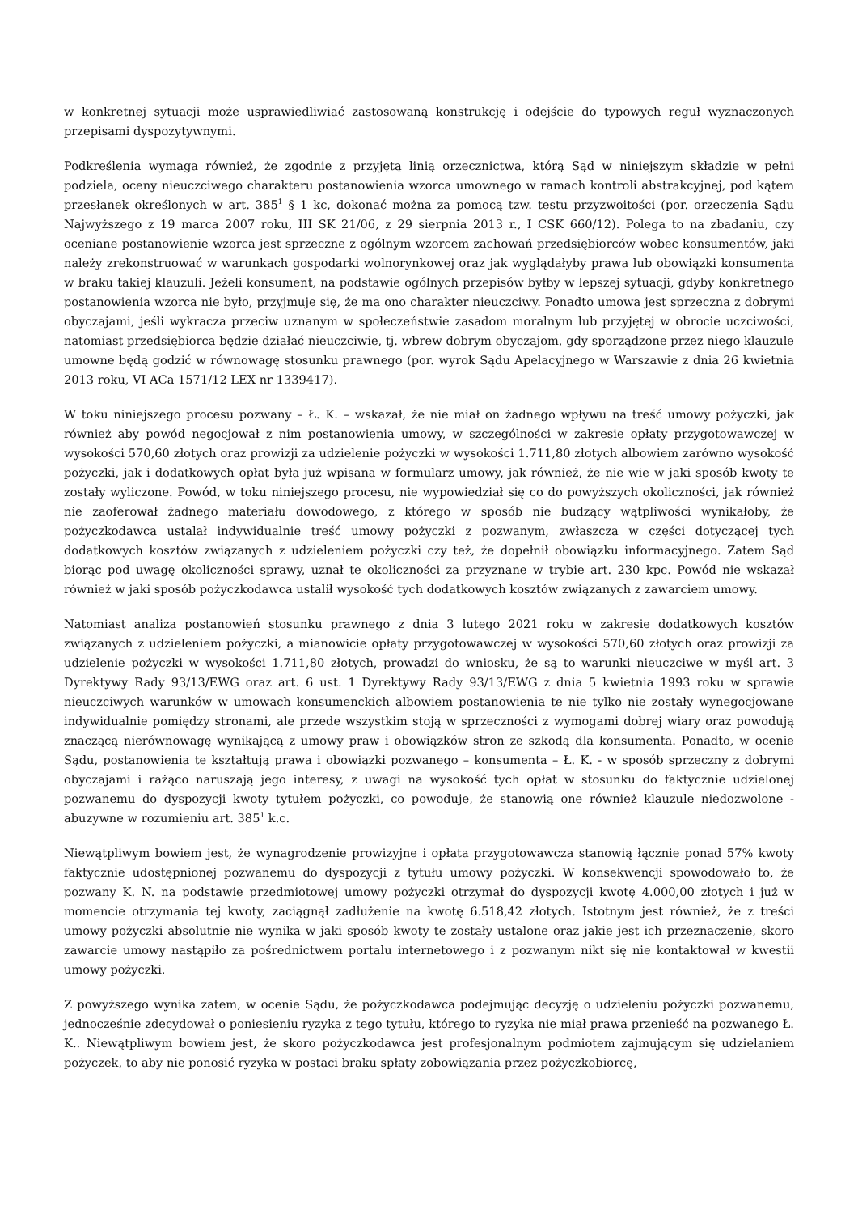w konkretnej sytuacji może usprawiedliwiać zastosowaną konstrukcję i odejście do typowych reguł wyznaczonych przepisami dyspozytywnymi.
Podkreślenia wymaga również, że zgodnie z przyjętą linią orzecznictwa, którą Sąd w niniejszym składzie w pełni podziela, oceny nieuczciwego charakteru postanowienia wzorca umownego w ramach kontroli abstrakcyjnej, pod kątem przesłanek określonych w art. 385<sup>1</sup> § 1 kc, dokonać można za pomocą tzw. testu przyzwoitości (por. orzeczenia Sądu Najwyższego z 19 marca 2007 roku, III SK 21/06, z 29 sierpnia 2013 r., I CSK 660/12). Polega to na zbadaniu, czy oceniane postanowienie wzorca jest sprzeczne z ogólnym wzorcem zachowań przedsiębiorców wobec konsumentów, jaki należy zrekonstruować w warunkach gospodarki wolnorynkowej oraz jak wyglądałyby prawa lub obowiązki konsumenta w braku takiej klauzuli. Jeżeli konsument, na podstawie ogólnych przepisów byłby w lepszej sytuacji, gdyby konkretnego postanowienia wzorca nie było, przyjmuje się, że ma ono charakter nieuczciwy. Ponadto umowa jest sprzeczna z dobrymi obyczajami, jeśli wykracza przeciw uznanym w społeczeństwie zasadom moralnym lub przyjętej w obrocie uczciwości, natomiast przedsiębiorca będzie działać nieuczciwie, tj. wbrew dobrym obyczajom, gdy sporządzone przez niego klauzule umowne będą godzić w równowagę stosunku prawnego (por. wyrok Sądu Apelacyjnego w Warszawie z dnia 26 kwietnia 2013 roku, VI ACa 1571/12 LEX nr 1339417).
W toku niniejszego procesu pozwany – Ł. K. – wskazał, że nie miał on żadnego wpływu na treść umowy pożyczki, jak również aby powód negocjował z nim postanowienia umowy, w szczególności w zakresie opłaty przygotowawczej w wysokości 570,60 złotych oraz prowizji za udzielenie pożyczki w wysokości 1.711,80 złotych albowiem zarówno wysokość pożyczki, jak i dodatkowych opłat była już wpisana w formularz umowy, jak również, że nie wie w jaki sposób kwoty te zostały wyliczone. Powód, w toku niniejszego procesu, nie wypowiedział się co do powyższych okoliczności, jak również nie zaoferował żadnego materiału dowodowego, z którego w sposób nie budzący wątpliwości wynikałoby, że pożyczkodawca ustalał indywidualnie treść umowy pożyczki z pozwanym, zwłaszcza w części dotyczącej tych dodatkowych kosztów związanych z udzieleniem pożyczki czy też, że dopełnił obowiązku informacyjnego. Zatem Sąd biorąc pod uwagę okoliczności sprawy, uznał te okoliczności za przyznane w trybie art. 230 kpc. Powód nie wskazał również w jaki sposób pożyczkodawca ustalił wysokość tych dodatkowych kosztów związanych z zawarciem umowy.
Natomiast analiza postanowień stosunku prawnego z dnia 3 lutego 2021 roku w zakresie dodatkowych kosztów związanych z udzieleniem pożyczki, a mianowicie opłaty przygotowawczej w wysokości 570,60 złotych oraz prowizji za udzielenie pożyczki w wysokości 1.711,80 złotych, prowadzi do wniosku, że są to warunki nieuczciwe w myśl art. 3 Dyrektywy Rady 93/13/EWG oraz art. 6 ust. 1 Dyrektywy Rady 93/13/EWG z dnia 5 kwietnia 1993 roku w sprawie nieuczciwych warunków w umowach konsumenckich albowiem postanowienia te nie tylko nie zostały wynegocjowane indywidualnie pomiędzy stronami, ale przede wszystkim stoją w sprzeczności z wymogami dobrej wiary oraz powodują znaczącą nierównowagę wynikającą z umowy praw i obowiązków stron ze szkodą dla konsumenta. Ponadto, w ocenie Sądu, postanowienia te kształtują prawa i obowiązki pozwanego – konsumenta – Ł. K. - w sposób sprzeczny z dobrymi obyczajami i rażąco naruszają jego interesy, z uwagi na wysokość tych opłat w stosunku do faktycznie udzielonej pozwanemu do dyspozycji kwoty tytułem pożyczki, co powoduje, że stanowią one również klauzule niedozwolone - abuzywne w rozumieniu art. 385<sup>1</sup> k.c.
Niewątpliwym bowiem jest, że wynagrodzenie prowizyjne i opłata przygotowawcza stanowią łącznie ponad 57% kwoty faktycznie udostępnionej pozwanemu do dyspozycji z tytułu umowy pożyczki. W konsekwencji spowodowało to, że pozwany K. N. na podstawie przedmiotowej umowy pożyczki otrzymał do dyspozycji kwotę 4.000,00 złotych i już w momencie otrzymania tej kwoty, zaciągnął zadłużenie na kwotę 6.518,42 złotych. Istotnym jest również, że z treści umowy pożyczki absolutnie nie wynika w jaki sposób kwoty te zostały ustalone oraz jakie jest ich przeznaczenie, skoro zawarcie umowy nastąpiło za pośrednictwem portalu internetowego i z pozwanym nikt się nie kontaktował w kwestii umowy pożyczki.
Z powyższego wynika zatem, w ocenie Sądu, że pożyczkodawca podejmując decyzję o udzieleniu pożyczki pozwanemu, jednocześnie zdecydował o poniesieniu ryzyka z tego tytułu, którego to ryzyka nie miał prawa przenieść na pozwanego Ł. K.. Niewątpliwym bowiem jest, że skoro pożyczkodawca jest profesjonalnym podmiotem zajmującym się udzielaniem pożyczek, to aby nie ponosić ryzyka w postaci braku spłaty zobowiązania przez pożyczkobiorcę,